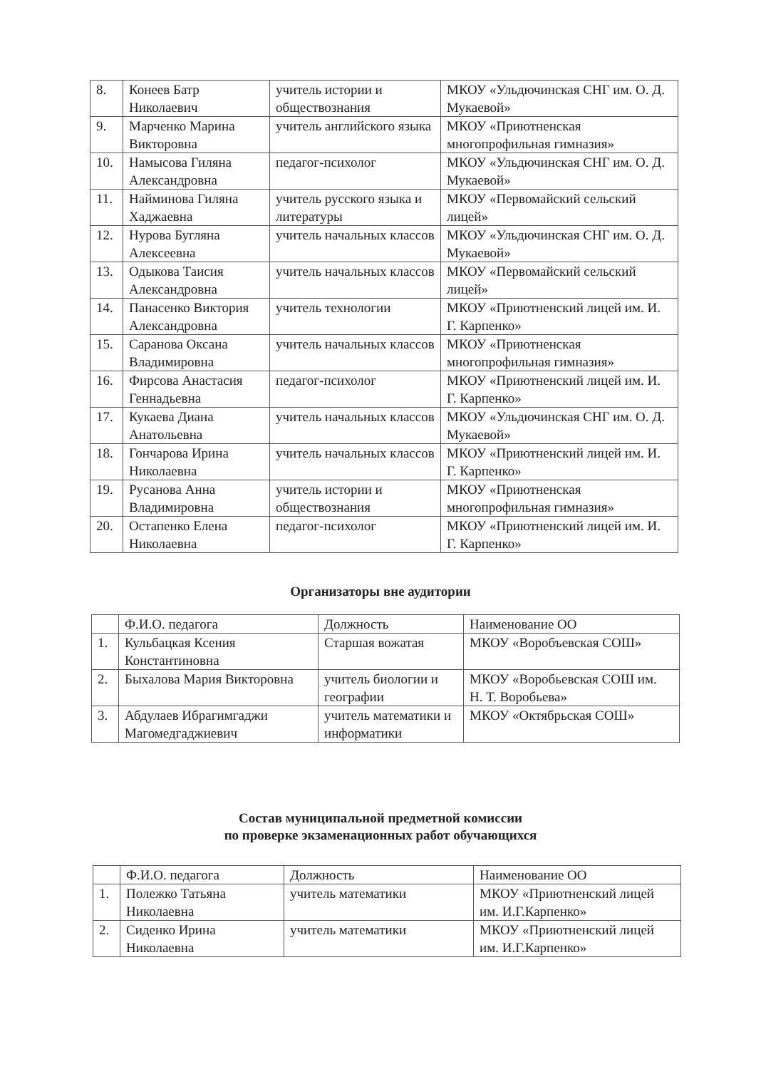| 8. | Конеев Батр Николаевич | учитель истории и обществознания | МКОУ «Ульдючинская СНГ им. О. Д. Мукаевой» |
| 9. | Марченко Марина Викторовна | учитель английского языка | МКОУ «Приютненская многопрофильная гимназия» |
| 10. | Намысова Гиляна Александровна | педагог-психолог | МКОУ «Ульдючинская СНГ им. О. Д. Мукаевой» |
| 11. | Найминова Гиляна Хаджаевна | учитель русского языка и литературы | МКОУ «Первомайский сельский лицей» |
| 12. | Нурова Бугляна Алексеевна | учитель начальных классов | МКОУ «Ульдючинская СНГ им. О. Д. Мукаевой» |
| 13. | Одыкова Таисия Александровна | учитель начальных классов | МКОУ «Первомайский сельский лицей» |
| 14. | Панасенко Виктория Александровна | учитель технологии | МКОУ «Приютненский лицей им. И. Г. Карпенко» |
| 15. | Саранова Оксана Владимировна | учитель начальных классов | МКОУ «Приютненская многопрофильная гимназия» |
| 16. | Фирсова Анастасия Геннадьевна | педагог-психолог | МКОУ «Приютненский лицей им. И. Г. Карпенко» |
| 17. | Кукаева Диана Анатольевна | учитель начальных классов | МКОУ «Ульдючинская СНГ им. О. Д. Мукаевой» |
| 18. | Гончарова Ирина Николаевна | учитель начальных классов | МКОУ «Приютненский лицей им. И. Г. Карпенко» |
| 19. | Русанова Анна Владимировна | учитель истории и обществознания | МКОУ «Приютненская многопрофильная гимназия» |
| 20. | Остапенко Елена Николаевна | педагог-психолог | МКОУ «Приютненский лицей им. И. Г. Карпенко» |
Организаторы вне аудитории
| | Ф.И.О. педагога | Должность | Наименование ОО |
| --- | --- | --- | --- |
| 1. | Кульбацкая Ксения Константиновна | Старшая вожатая | МКОУ «Воробъевская СОШ» |
| 2. | Быхалова Мария Викторовна | учитель биологии и географии | МКОУ «Воробьевская СОШ им. Н. Т. Воробьева» |
| 3. | Абдулаев Ибрагимгаджи Магомедгаджиевич | учитель математики и информатики | МКОУ «Октябрьская СОШ» |
Состав муниципальной предметной комиссии
по проверке экзаменационных работ обучающихся
| | Ф.И.О. педагога | Должность | Наименование ОО |
| --- | --- | --- | --- |
| 1. | Полежко Татьяна Николаевна | учитель математики | МКОУ «Приютненский лицей им. И.Г.Карпенко» |
| 2. | Сиденко Ирина Николаевна | учитель математики | МКОУ «Приютненский лицей им. И.Г.Карпенко» |